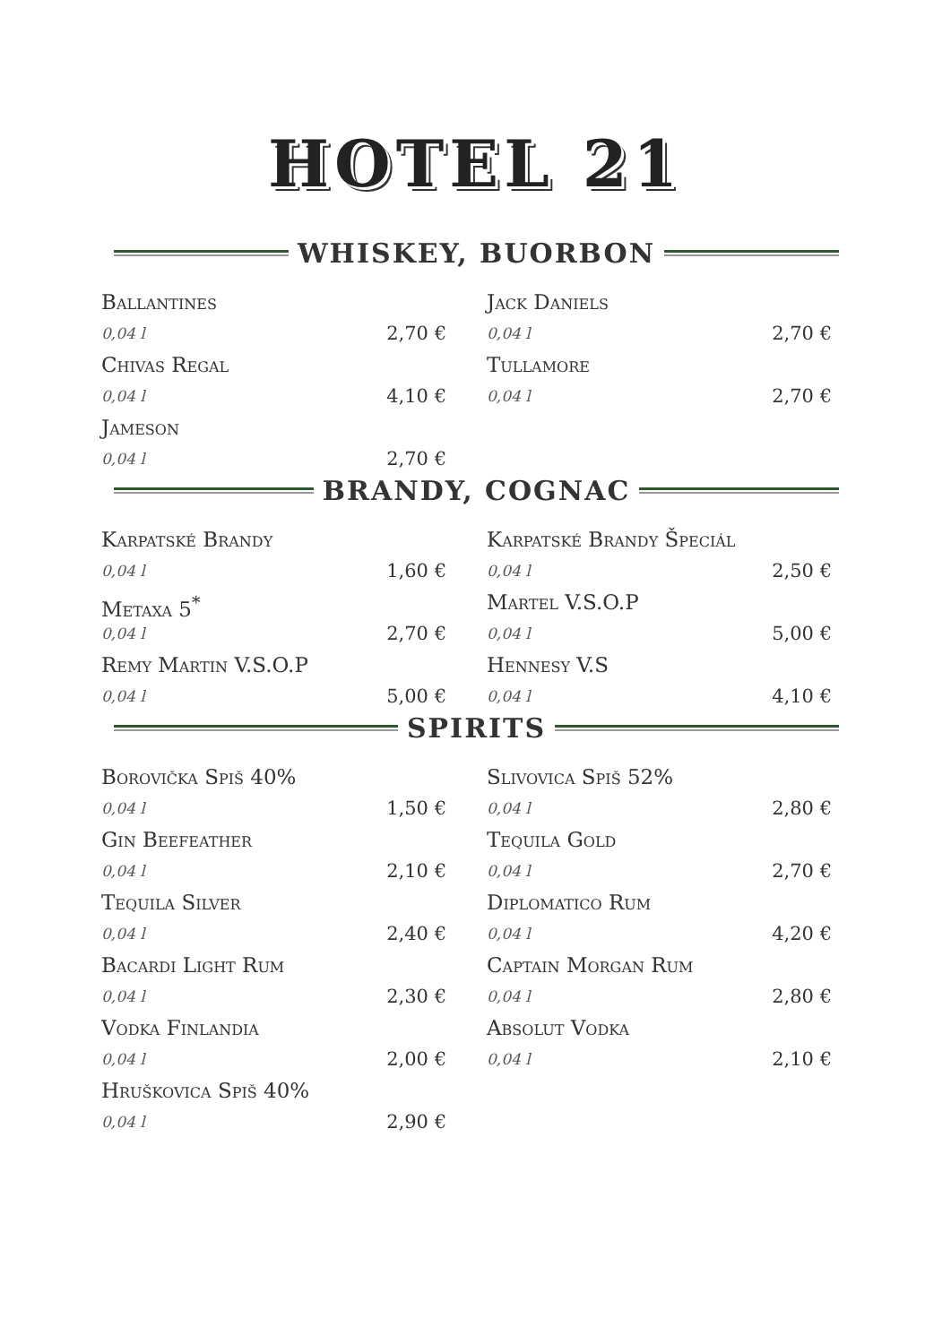HOTEL 21
WHISKEY, BUORBON
Ballantines
0,04 l 2,70 €
Chivas Regal
0,04 l 4,10 €
Jameson
0,04 l 2,70 €
Jack Daniels
0,04 l 2,70 €
Tullamore
0,04 l 2,70 €
BRANDY, COGNAC
Karpatské Brandy
0,04 l 1,60 €
Metaxa 5<sup>*</sup>
0,04 l 2,70 €
Remy Martin V.S.O.P
0,04 l 5,00 €
Karpatské Brandy Špeciál
0,04 l 2,50 €
Martel V.S.O.P
0,04 l 5,00 €
Hennesy V.S
0,04 l 4,10 €
SPIRITS
Borovička Spiš 40%
0,04 l 1,50 €
Gin Beefeather
0,04 l 2,10 €
Tequila Silver
0,04 l 2,40 €
Bacardi Light Rum
0,04 l 2,30 €
Vodka Finlandia
0,04 l 2,00 €
Hruškovica Spiš 40%
0,04 l 2,90 €
Slivovica Spiš 52%
0,04 l 2,80 €
Tequila Gold
0,04 l 2,70 €
Diplomatico Rum
0,04 l 4,20 €
Captain Morgan Rum
0,04 l 2,80 €
Absolut Vodka
0,04 l 2,10 €